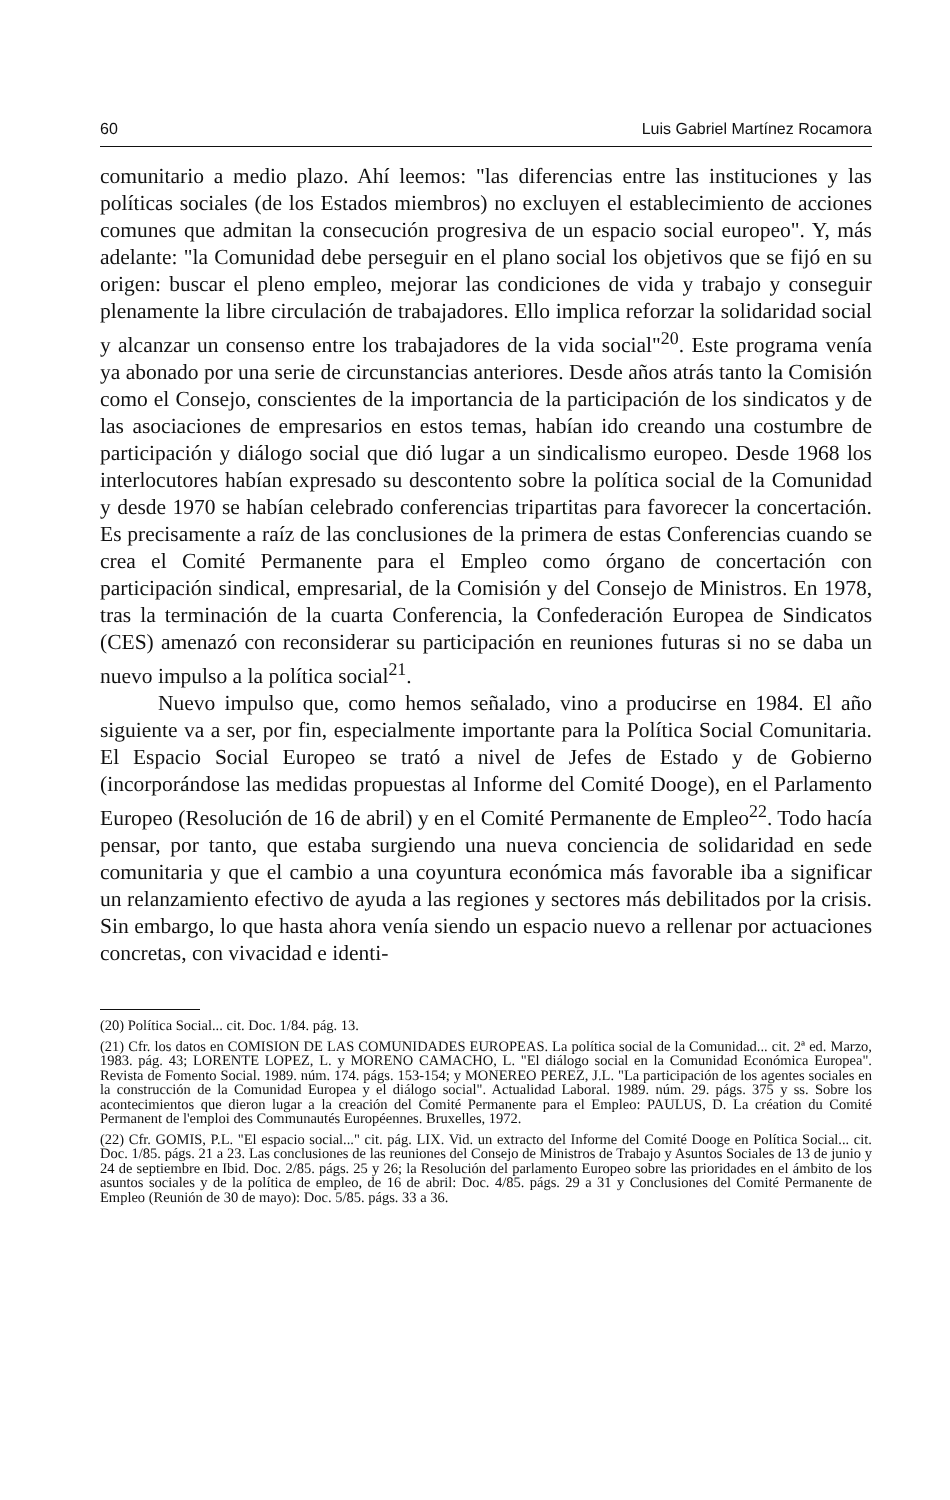60 Luis Gabriel Martínez Rocamora
comunitario a medio plazo. Ahí leemos: "las diferencias entre las instituciones y las políticas sociales (de los Estados miembros) no excluyen el establecimiento de acciones comunes que admitan la consecución progresiva de un espacio social europeo". Y, más adelante: "la Comunidad debe perseguir en el plano social los objetivos que se fijó en su origen: buscar el pleno empleo, mejorar las condiciones de vida y trabajo y conseguir plenamente la libre circulación de trabajadores. Ello implica reforzar la solidaridad social y alcanzar un consenso entre los trabajadores de la vida social"<sup>20</sup>. Este programa venía ya abonado por una serie de circunstancias anteriores. Desde años atrás tanto la Comisión como el Consejo, conscientes de la importancia de la participación de los sindicatos y de las asociaciones de empresarios en estos temas, habían ido creando una costumbre de participación y diálogo social que dió lugar a un sindicalismo europeo. Desde 1968 los interlocutores habían expresado su descontento sobre la política social de la Comunidad y desde 1970 se habían celebrado conferencias tripartitas para favorecer la concertación. Es precisamente a raíz de las conclusiones de la primera de estas Conferencias cuando se crea el Comité Permanente para el Empleo como órgano de concertación con participación sindical, empresarial, de la Comisión y del Consejo de Ministros. En 1978, tras la terminación de la cuarta Conferencia, la Confederación Europea de Sindicatos (CES) amenazó con reconsiderar su participación en reuniones futuras si no se daba un nuevo impulso a la política social<sup>21</sup>.
Nuevo impulso que, como hemos señalado, vino a producirse en 1984. El año siguiente va a ser, por fin, especialmente importante para la Política Social Comunitaria. El Espacio Social Europeo se trató a nivel de Jefes de Estado y de Gobierno (incorporándose las medidas propuestas al Informe del Comité Dooge), en el Parlamento Europeo (Resolución de 16 de abril) y en el Comité Permanente de Empleo<sup>22</sup>. Todo hacía pensar, por tanto, que estaba surgiendo una nueva conciencia de solidaridad en sede comunitaria y que el cambio a una coyuntura económica más favorable iba a significar un relanzamiento efectivo de ayuda a las regiones y sectores más debilitados por la crisis. Sin embargo, lo que hasta ahora venía siendo un espacio nuevo a rellenar por actuaciones concretas, con vivacidad e identi-
(20) Política Social... cit. Doc. 1/84. pág. 13.
(21) Cfr. los datos en COMISION DE LAS COMUNIDADES EUROPEAS. La política social de la Comunidad... cit. 2ª ed. Marzo, 1983. pág. 43; LORENTE LOPEZ, L. y MORENO CAMACHO, L. "El diálogo social en la Comunidad Económica Europea". Revista de Fomento Social. 1989. núm. 174. págs. 153-154; y MONEREO PEREZ, J.L. "La participación de los agentes sociales en la construcción de la Comunidad Europea y el diálogo social". Actualidad Laboral. 1989. núm. 29. págs. 375 y ss. Sobre los acontecimientos que dieron lugar a la creación del Comité Permanente para el Empleo: PAULUS, D. La création du Comité Permanent de l'emploi des Communautés Européennes. Bruxelles, 1972.
(22) Cfr. GOMIS, P.L. "El espacio social..." cit. pág. LIX. Vid. un extracto del Informe del Comité Dooge en Política Social... cit. Doc. 1/85. págs. 21 a 23. Las conclusiones de las reuniones del Consejo de Ministros de Trabajo y Asuntos Sociales de 13 de junio y 24 de septiembre en Ibid. Doc. 2/85. págs. 25 y 26; la Resolución del parlamento Europeo sobre las prioridades en el ámbito de los asuntos sociales y de la política de empleo, de 16 de abril: Doc. 4/85. págs. 29 a 31 y Conclusiones del Comité Permanente de Empleo (Reunión de 30 de mayo): Doc. 5/85. págs. 33 a 36.